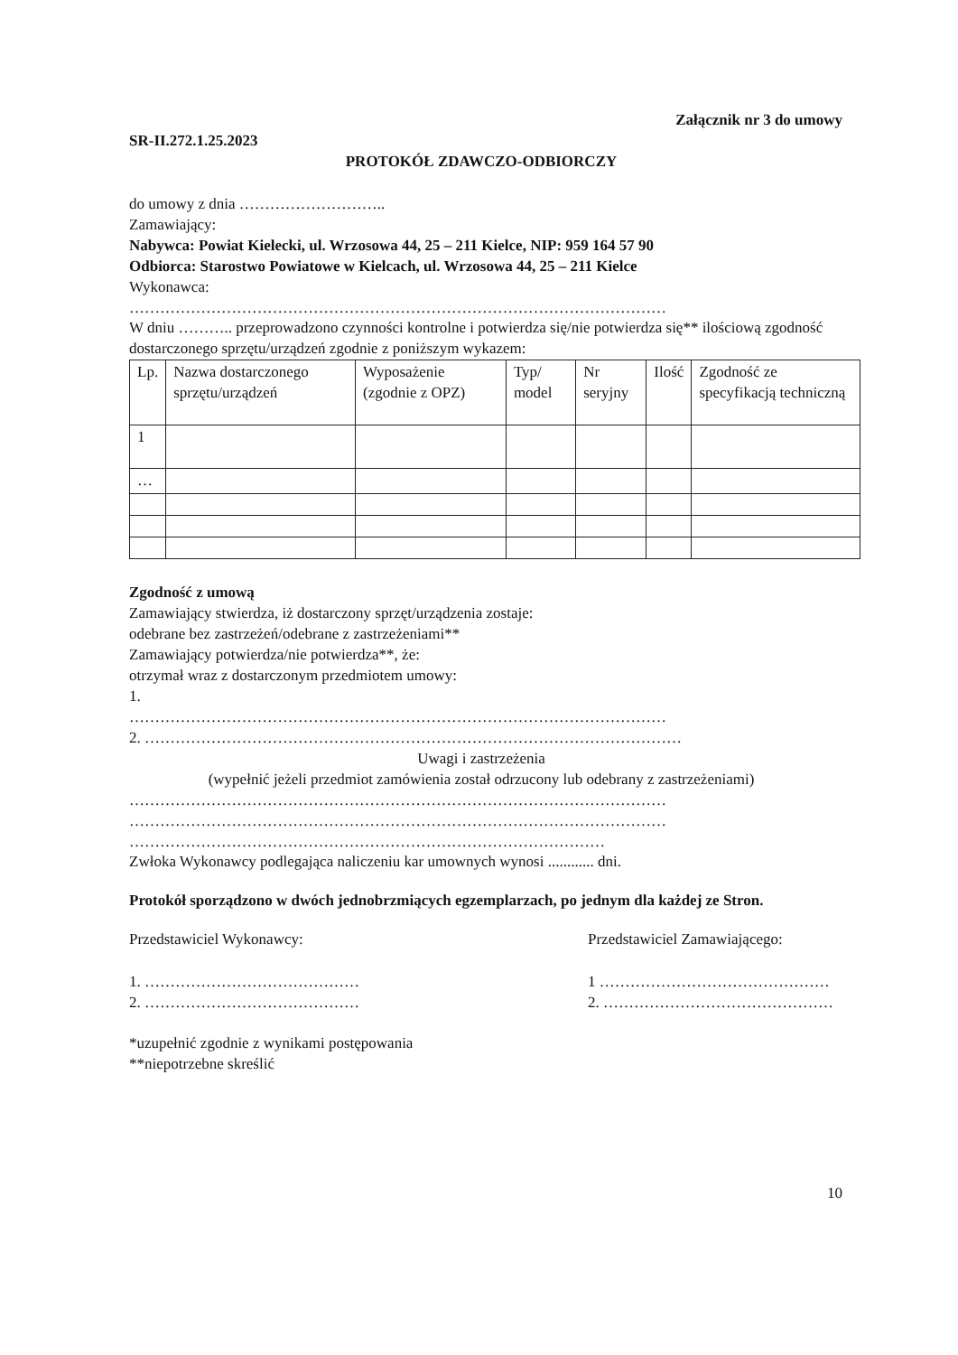Załącznik nr 3 do umowy
SR-II.272.1.25.2023
PROTOKÓŁ ZDAWCZO-ODBIORCZY
do umowy z dnia ………………………..
Zamawiający:
Nabywca: Powiat Kielecki, ul. Wrzosowa 44, 25 – 211 Kielce, NIP: 959 164 57 90
Odbiorca: Starostwo Powiatowe w Kielcach, ul. Wrzosowa 44, 25 – 211 Kielce
Wykonawca:
……………………………………………………………………………………………
W dniu ……….. przeprowadzono czynności kontrolne i potwierdza się/nie potwierdza się** ilościową zgodność dostarczonego sprzętu/urządzeń zgodnie z poniższym wykazem:
| Lp. | Nazwa dostarczonego sprzętu/urządzeń | Wyposażenie (zgodnie z OPZ) | Typ/ model | Nr seryjny | Ilość | Zgodność ze specyfikacją techniczną |
| --- | --- | --- | --- | --- | --- | --- |
| 1 | | | | | | |
| … | | | | | | |
Zgodność z umową
Zamawiający stwierdza, iż dostarczony sprzęt/urządzenia zostaje:
odebrane bez zastrzeżeń/odebrane z zastrzeżeniami**
Zamawiający potwierdza/nie potwierdza**, że:
otrzymał wraz z dostarczonym przedmiotem umowy:
1.
……………………………………………………………………………………………
2. ……………………………………………………………………………………………
Uwagi i zastrzeżenia
(wypełnić jeżeli przedmiot zamówienia został odrzucony lub odebrany z zastrzeżeniami)
……………………………………………………………………………………………
……………………………………………………………………………………………
…………………………………………………………………………………
Zwłoka Wykonawcy podlegająca naliczeniu kar umownych wynosi ............ dni.
Protokół sporządzono w dwóch jednobrzmiących egzemplarzach, po jednym dla każdej ze Stron.
Przedstawiciel Wykonawcy:
1. ……………………………………
2. ……………………………………
Przedstawiciel Zamawiającego:
1 ………………………………………
2. ………………………………………
*uzupełnić zgodnie z wynikami postępowania
**niepotrzebne skreślić
10